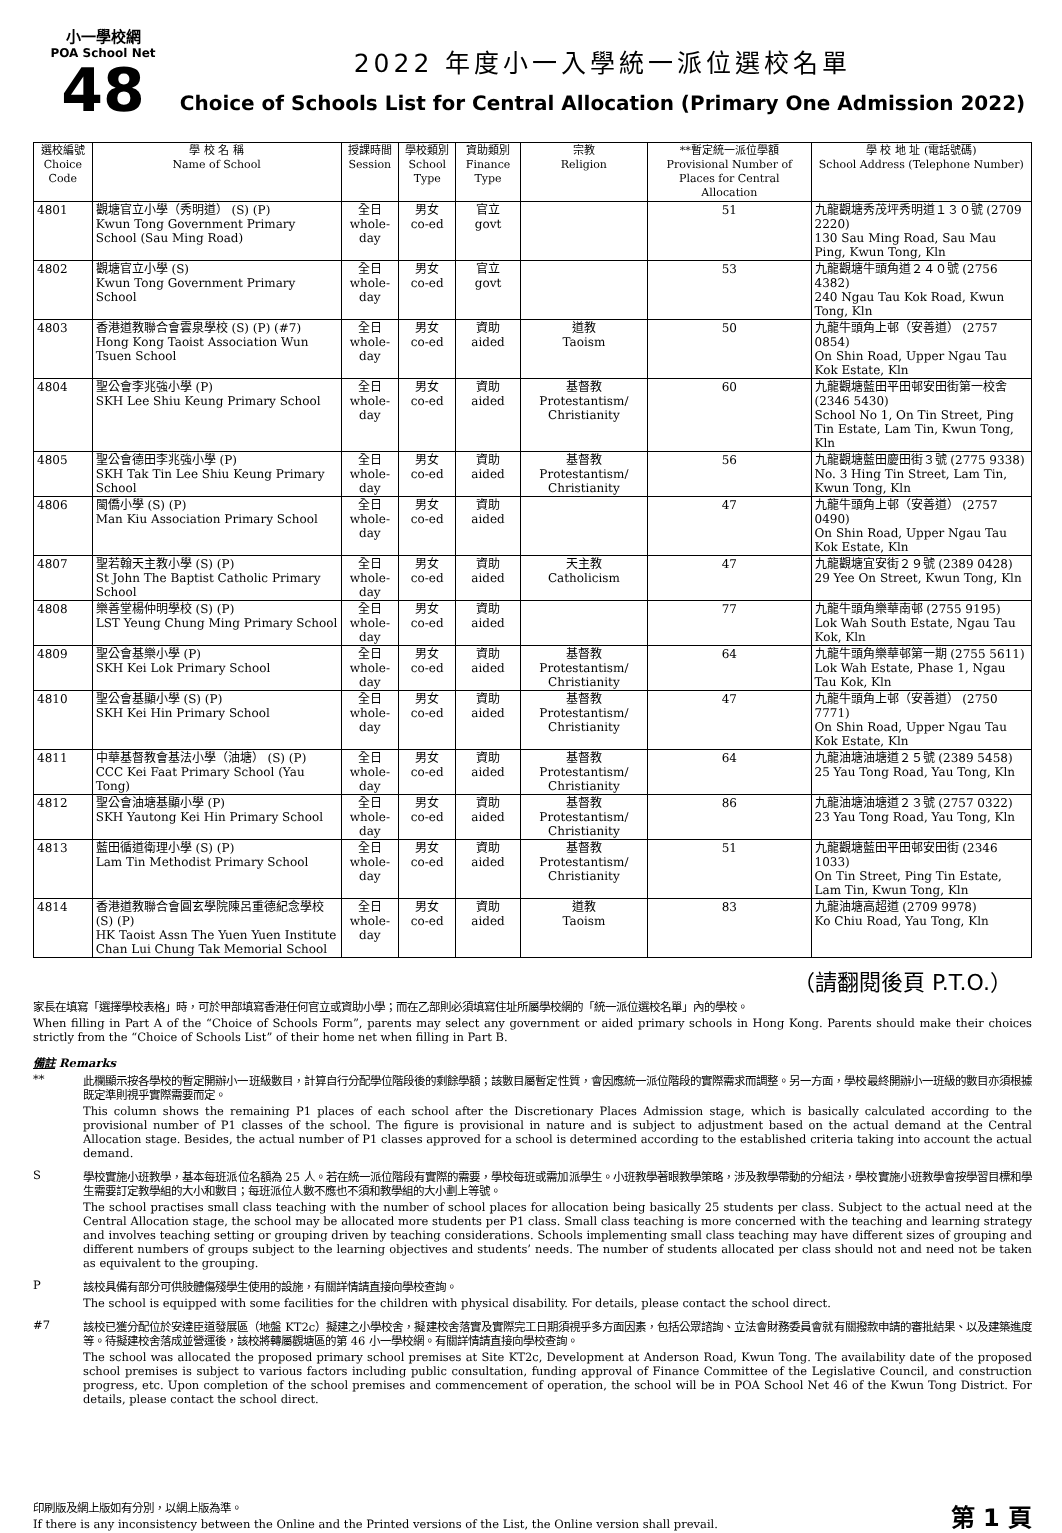小一學校網
POA School Net
48
2022 年度小一入學統一派位選校名單
Choice of Schools List for Central Allocation (Primary One Admission 2022)
| 選校編號 Choice Code | 學 校 名 稱 Name of School | 授課時間 Session | 學校類別 School Type | 資助類別 Finance Type | 宗教 Religion | **暫定統一派位學額 Provisional Number of Places for Central Allocation | 學 校 地 址 (電話號碼) School Address (Telephone Number) |
| --- | --- | --- | --- | --- | --- | --- | --- |
| 4801 | 觀塘官立小學（秀明道） (S) (P) Kwun Tong Government Primary School (Sau Ming Road) | 全日 whole-day | 男女 co-ed | 官立 govt | | 51 | 九龍觀塘秀茂坪秀明道１３０號 (2709 2220) 130 Sau Ming Road, Sau Mau Ping, Kwun Tong, Kln |
| 4802 | 觀塘官立小學 (S) Kwun Tong Government Primary School | 全日 whole-day | 男女 co-ed | 官立 govt | | 53 | 九龍觀塘牛頭角道２４０號 (2756 4382) 240 Ngau Tau Kok Road, Kwun Tong, Kln |
| 4803 | 香港道教聯合會雲泉學校 (S) (P) (#7) Hong Kong Taoist Association Wun Tsuen School | 全日 whole-day | 男女 co-ed | 資助 aided | 道教 Taoism | 50 | 九龍牛頭角上邨（安善道） (2757 0854) On Shin Road, Upper Ngau Tau Kok Estate, Kln |
| 4804 | 聖公會李兆強小學 (P) SKH Lee Shiu Keung Primary School | 全日 whole-day | 男女 co-ed | 資助 aided | 基督教 Protestantism/ Christianity | 60 | 九龍觀塘藍田平田邨安田街第一校舍 (2346 5430) School No 1, On Tin Street, Ping Tin Estate, Lam Tin, Kwun Tong, Kln |
| 4805 | 聖公會德田李兆強小學 (P) SKH Tak Tin Lee Shiu Keung Primary School | 全日 whole-day | 男女 co-ed | 資助 aided | 基督教 Protestantism/ Christianity | 56 | 九龍觀塘藍田慶田街３號 (2775 9338) No. 3 Hing Tin Street, Lam Tin, Kwun Tong, Kln |
| 4806 | 閩僑小學 (S) (P) Man Kiu Association Primary School | 全日 whole-day | 男女 co-ed | 資助 aided | | 47 | 九龍牛頭角上邨（安善道） (2757 0490) On Shin Road, Upper Ngau Tau Kok Estate, Kln |
| 4807 | 聖若翰天主教小學 (S) (P) St John The Baptist Catholic Primary School | 全日 whole-day | 男女 co-ed | 資助 aided | 天主教 Catholicism | 47 | 九龍觀塘宜安街２９號 (2389 0428) 29 Yee On Street, Kwun Tong, Kln |
| 4808 | 樂善堂楊仲明學校 (S) (P) LST Yeung Chung Ming Primary School | 全日 whole-day | 男女 co-ed | 資助 aided | | 77 | 九龍牛頭角樂華南邨 (2755 9195) Lok Wah South Estate, Ngau Tau Kok, Kln |
| 4809 | 聖公會基樂小學 (P) SKH Kei Lok Primary School | 全日 whole-day | 男女 co-ed | 資助 aided | 基督教 Protestantism/ Christianity | 64 | 九龍牛頭角樂華邨第一期 (2755 5611) Lok Wah Estate, Phase 1, Ngau Tau Kok, Kln |
| 4810 | 聖公會基顯小學 (S) (P) SKH Kei Hin Primary School | 全日 whole-day | 男女 co-ed | 資助 aided | 基督教 Protestantism/ Christianity | 47 | 九龍牛頭角上邨（安善道） (2750 7771) On Shin Road, Upper Ngau Tau Kok Estate, Kln |
| 4811 | 中華基督教會基法小學（油塘） (S) (P) CCC Kei Faat Primary School (Yau Tong) | 全日 whole-day | 男女 co-ed | 資助 aided | 基督教 Protestantism/ Christianity | 64 | 九龍油塘油塘道２５號 (2389 5458) 25 Yau Tong Road, Yau Tong, Kln |
| 4812 | 聖公會油塘基顯小學 (P) SKH Yautong Kei Hin Primary School | 全日 whole-day | 男女 co-ed | 資助 aided | 基督教 Protestantism/ Christianity | 86 | 九龍油塘油塘道２３號 (2757 0322) 23 Yau Tong Road, Yau Tong, Kln |
| 4813 | 藍田循道衛理小學 (S) (P) Lam Tin Methodist Primary School | 全日 whole-day | 男女 co-ed | 資助 aided | 基督教 Protestantism/ Christianity | 51 | 九龍觀塘藍田平田邨安田街 (2346 1033) On Tin Street, Ping Tin Estate, Lam Tin, Kwun Tong, Kln |
| 4814 | 香港道教聯合會圓玄學院陳呂重德紀念學校 (S) (P) HK Taoist Assn The Yuen Yuen Institute Chan Lui Chung Tak Memorial School | 全日 whole-day | 男女 co-ed | 資助 aided | 道教 Taoism | 83 | 九龍油塘高超道 (2709 9978) Ko Chiu Road, Yau Tong, Kln |
（請翻閱後頁 P.T.O.）
家長在填寫「選擇學校表格」時，可於甲部填寫香港任何官立或資助小學；而在乙部則必須填寫住址所屬學校網的「統一派位選校名單」內的學校。
When filling in Part A of the “Choice of Schools Form”, parents may select any government or aided primary schools in Hong Kong. Parents should make their choices strictly from the “Choice of Schools List” of their home net when filling in Part B.
備註 Remarks
**
此欄顯示按各學校的暫定開辦小一班級數目，計算自行分配學位階段後的剩餘學額；該數目屬暫定性質，會因應統一派位階段的實際需求而調整。另一方面，學校最終開辦小一班級的數目亦須根據既定準則視乎實際需要而定。
This column shows the remaining P1 places of each school after the Discretionary Places Admission stage, which is basically calculated according to the provisional number of P1 classes of the school. The figure is provisional in nature and is subject to adjustment based on the actual demand at the Central Allocation stage. Besides, the actual number of P1 classes approved for a school is determined according to the established criteria taking into account the actual demand.
S
學校實施小班教學，基本每班派位名額為 25 人。若在統一派位階段有實際的需要，學校每班或需加派學生。小班教學著眼教學策略，涉及教學帶動的分組法，學校實施小班教學會按學習目標和學生需要訂定教學組的大小和數目；每班派位人數不應也不須和教學組的大小劃上等號。
The school practises small class teaching with the number of school places for allocation being basically 25 students per class. Subject to the actual need at the Central Allocation stage, the school may be allocated more students per P1 class. Small class teaching is more concerned with the teaching and learning strategy and involves teaching setting or grouping driven by teaching considerations. Schools implementing small class teaching may have different sizes of grouping and different numbers of groups subject to the learning objectives and students’ needs. The number of students allocated per class should not and need not be taken as equivalent to the grouping.
P
該校具備有部分可供肢體傷殘學生使用的設施，有關詳情請直接向學校查詢。
The school is equipped with some facilities for the children with physical disability. For details, please contact the school direct.
#7
該校已獲分配位於安達臣道發展區（地盤 KT2c）擬建之小學校舍，擬建校舍落實及實際完工日期須視乎多方面因素，包括公眾諮詢、立法會財務委員會就有關撥款申請的審批結果、以及建築進度等。待擬建校舍落成並營運後，該校將轉屬觀塘區的第 46 小一學校網。有關詳情請直接向學校查詢。
The school was allocated the proposed primary school premises at Site KT2c, Development at Anderson Road, Kwun Tong. The availability date of the proposed school premises is subject to various factors including public consultation, funding approval of Finance Committee of the Legislative Council, and construction progress, etc. Upon completion of the school premises and commencement of operation, the school will be in POA School Net 46 of the Kwun Tong District. For details, please contact the school direct.
印刷版及網上版如有分別，以網上版為準。
If there is any inconsistency between the Online and the Printed versions of the List, the Online version shall prevail.
第 1 頁